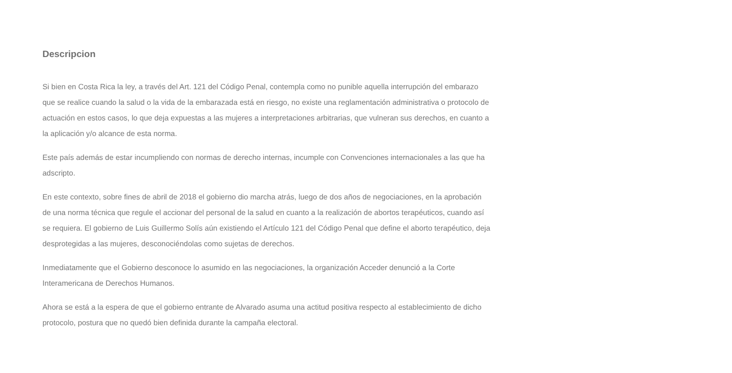Descripcion
Si bien en Costa Rica la ley, a través del Art. 121 del Código Penal, contempla como no punible aquella interrupción del embarazo que se realice cuando la salud o la vida de la embarazada está en riesgo, no existe una reglamentación administrativa o protocolo de actuación en estos casos, lo que deja expuestas a las mujeres a interpretaciones arbitrarias, que vulneran sus derechos, en cuanto a la aplicación y/o alcance de esta norma.
Este país además de estar incumpliendo con normas de derecho internas, incumple con Convenciones internacionales a las que ha adscripto.
En este contexto, sobre fines de abril de 2018 el gobierno dio marcha atrás, luego de dos años de negociaciones, en la aprobación de una norma técnica que regule el accionar del personal de la salud en cuanto a la realización de abortos terapéuticos, cuando así se requiera. El gobierno de Luis Guillermo Solís aún existiendo el Artículo 121 del Código Penal que define el aborto terapéutico, deja desprotegidas a las mujeres, desconociéndolas como sujetas de derechos.
Inmediatamente que el Gobierno desconoce lo asumido en las negociaciones, la organización Acceder denunció a la Corte Interamericana de Derechos Humanos.
Ahora se está a la espera de que el gobierno entrante de Alvarado asuma una actitud positiva respecto al establecimiento de dicho protocolo, postura que no quedó bien definida durante la campaña electoral.